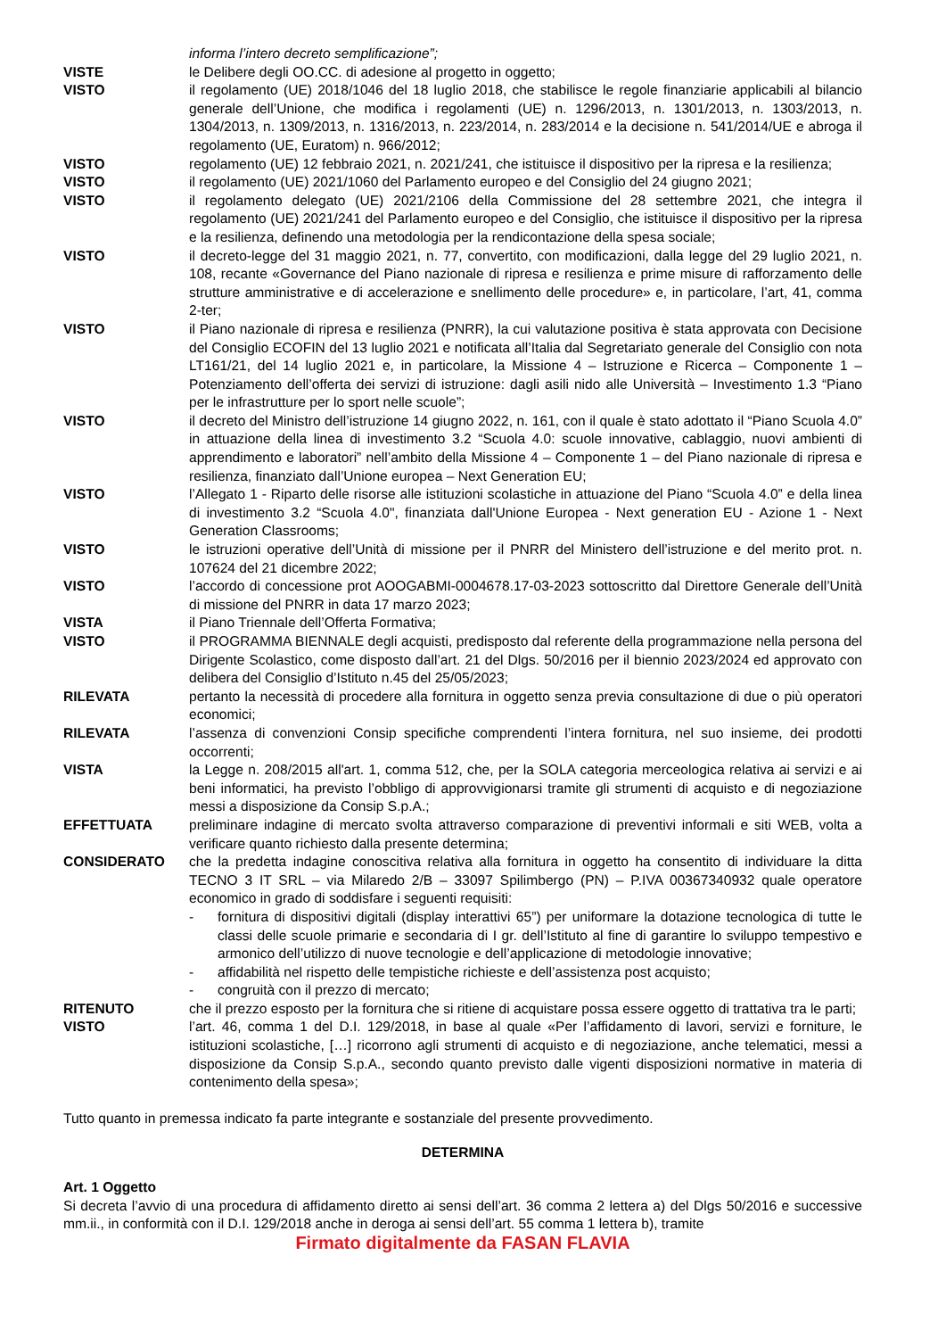informa l’intero decreto semplificazione”;
VISTE le Delibere degli OO.CC. di adesione al progetto in oggetto;
VISTO il regolamento (UE) 2018/1046 del 18 luglio 2018, che stabilisce le regole finanziarie applicabili al bilancio generale dell’Unione, che modifica i regolamenti (UE) n. 1296/2013, n. 1301/2013, n. 1303/2013, n. 1304/2013, n. 1309/2013, n. 1316/2013, n. 223/2014, n. 283/2014 e la decisione n. 541/2014/UE e abroga il regolamento (UE, Euratom) n. 966/2012;
VISTO regolamento (UE) 12 febbraio 2021, n. 2021/241, che istituisce il dispositivo per la ripresa e la resilienza;
VISTO il regolamento (UE) 2021/1060 del Parlamento europeo e del Consiglio del 24 giugno 2021;
VISTO il regolamento delegato (UE) 2021/2106 della Commissione del 28 settembre 2021, che integra il regolamento (UE) 2021/241 del Parlamento europeo e del Consiglio, che istituisce il dispositivo per la ripresa e la resilienza, definendo una metodologia per la rendicontazione della spesa sociale;
VISTO il decreto-legge del 31 maggio 2021, n. 77, convertito, con modificazioni, dalla legge del 29 luglio 2021, n. 108, recante «Governance del Piano nazionale di ripresa e resilienza e prime misure di rafforzamento delle strutture amministrative e di accelerazione e snellimento delle procedure» e, in particolare, l’art, 41, comma 2-ter;
VISTO il Piano nazionale di ripresa e resilienza (PNRR), la cui valutazione positiva è stata approvata con Decisione del Consiglio ECOFIN del 13 luglio 2021 e notificata all’Italia dal Segretariato generale del Consiglio con nota LT161/21, del 14 luglio 2021 e, in particolare, la Missione 4 – Istruzione e Ricerca – Componente 1 – Potenziamento dell’offerta dei servizi di istruzione: dagli asili nido alle Università – Investimento 1.3 “Piano per le infrastrutture per lo sport nelle scuole”;
VISTO il decreto del Ministro dell’istruzione 14 giugno 2022, n. 161, con il quale è stato adottato il “Piano Scuola 4.0” in attuazione della linea di investimento 3.2 “Scuola 4.0: scuole innovative, cablaggio, nuovi ambienti di apprendimento e laboratori” nell’ambito della Missione 4 – Componente 1 – del Piano nazionale di ripresa e resilienza, finanziato dall’Unione europea – Next Generation EU;
VISTO l’Allegato 1 - Riparto delle risorse alle istituzioni scolastiche in attuazione del Piano “Scuola 4.0” e della linea di investimento 3.2 “Scuola 4.0", finanziata dall'Unione Europea - Next generation EU - Azione 1 - Next Generation Classrooms;
VISTO le istruzioni operative dell’Unità di missione per il PNRR del Ministero dell’istruzione e del merito prot. n. 107624 del 21 dicembre 2022;
VISTO l’accordo di concessione prot AOOGABMI-0004678.17-03-2023 sottoscritto dal Direttore Generale dell’Unità di missione del PNRR in data 17 marzo 2023;
VISTA il Piano Triennale dell’Offerta Formativa;
VISTO il PROGRAMMA BIENNALE degli acquisti, predisposto dal referente della programmazione nella persona del Dirigente Scolastico, come disposto dall’art. 21 del Dlgs. 50/2016 per il biennio 2023/2024 ed approvato con delibera del Consiglio d’Istituto n.45 del 25/05/2023;
RILEVATA pertanto la necessità di procedere alla fornitura in oggetto senza previa consultazione di due o più operatori economici;
RILEVATA l’assenza di convenzioni Consip specifiche comprendenti l’intera fornitura, nel suo insieme, dei prodotti occorrenti;
VISTA la Legge n. 208/2015 all'art. 1, comma 512, che, per la SOLA categoria merceologica relativa ai servizi e ai beni informatici, ha previsto l’obbligo di approvvigionarsi tramite gli strumenti di acquisto e di negoziazione messi a disposizione da Consip S.p.A.;
EFFETTUATA preliminare indagine di mercato svolta attraverso comparazione di preventivi informali e siti WEB, volta a verificare quanto richiesto dalla presente determina;
CONSIDERATO che la predetta indagine conoscitiva relativa alla fornitura in oggetto ha consentito di individuare la ditta TECNO 3 IT SRL – via Milaredo 2/B – 33097 Spilimbergo (PN) – P.IVA 00367340932 quale operatore economico in grado di soddisfare i seguenti requisiti:
- fornitura di dispositivi digitali (display interattivi 65”) per uniformare la dotazione tecnologica di tutte le classi delle scuole primarie e secondaria di I gr. dell’Istituto al fine di garantire lo sviluppo tempestivo e armonico dell’utilizzo di nuove tecnologie e dell’applicazione di metodologie innovative;
- affidabilità nel rispetto delle tempistiche richieste e dell’assistenza post acquisto;
- congruità con il prezzo di mercato;
RITENUTO che il prezzo esposto per la fornitura che si ritiene di acquistare possa essere oggetto di trattativa tra le parti;
VISTO l’art. 46, comma 1 del D.I. 129/2018, in base al quale «Per l’affidamento di lavori, servizi e forniture, le istituzioni scolastiche, […] ricorrono agli strumenti di acquisto e di negoziazione, anche telematici, messi a disposizione da Consip S.p.A., secondo quanto previsto dalle vigenti disposizioni normative in materia di contenimento della spesa»;
Tutto quanto in premessa indicato fa parte integrante e sostanziale del presente provvedimento.
DETERMINA
Art. 1 Oggetto
Si decreta l’avvio di una procedura di affidamento diretto ai sensi dell’art. 36 comma 2 lettera a) del Dlgs 50/2016 e successive mm.ii., in conformità con il D.I. 129/2018 anche in deroga ai sensi dell’art. 55 comma 1 lettera b), tramite
Firmato digitalmente da FASAN FLAVIA